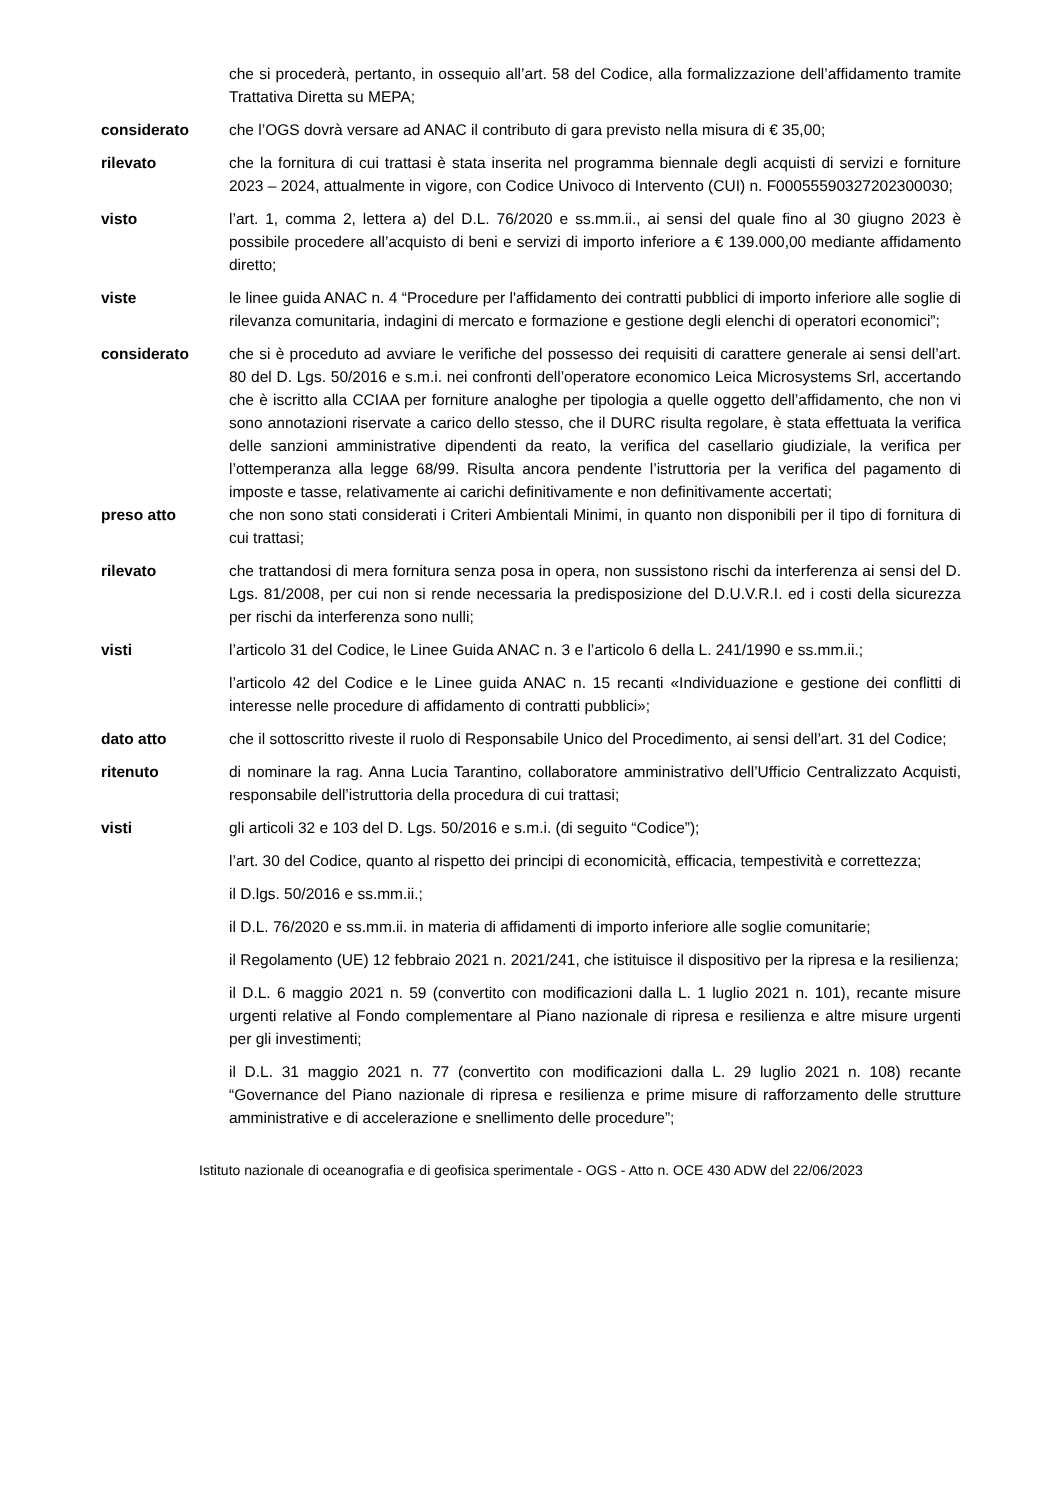che si procederà, pertanto, in ossequio all’art. 58 del Codice, alla formalizzazione dell’affidamento tramite Trattativa Diretta su MEPA;
considerato che l’OGS dovrà versare ad ANAC il contributo di gara previsto nella misura di € 35,00;
rilevato che la fornitura di cui trattasi è stata inserita nel programma biennale degli acquisti di servizi e forniture 2023 – 2024, attualmente in vigore, con Codice Univoco di Intervento (CUI) n. F00055590327202300030;
visto l’art. 1, comma 2, lettera a) del D.L. 76/2020 e ss.mm.ii., ai sensi del quale fino al 30 giugno 2023 è possibile procedere all’acquisto di beni e servizi di importo inferiore a € 139.000,00 mediante affidamento diretto;
viste le linee guida ANAC n. 4 “Procedure per l'affidamento dei contratti pubblici di importo inferiore alle soglie di rilevanza comunitaria, indagini di mercato e formazione e gestione degli elenchi di operatori economici”;
considerato che si è proceduto ad avviare le verifiche del possesso dei requisiti di carattere generale ai sensi dell’art. 80 del D. Lgs. 50/2016 e s.m.i. nei confronti dell’operatore economico Leica Microsystems Srl, accertando che è iscritto alla CCIAA per forniture analoghe per tipologia a quelle oggetto dell’affidamento, che non vi sono annotazioni riservate a carico dello stesso, che il DURC risulta regolare, è stata effettuata la verifica delle sanzioni amministrative dipendenti da reato, la verifica del casellario giudiziale, la verifica per l’ottemperanza alla legge 68/99. Risulta ancora pendente l’istruttoria per la verifica del pagamento di imposte e tasse, relativamente ai carichi definitivamente e non definitivamente accertati;
preso atto che non sono stati considerati i Criteri Ambientali Minimi, in quanto non disponibili per il tipo di fornitura di cui trattasi;
rilevato che trattandosi di mera fornitura senza posa in opera, non sussistono rischi da interferenza ai sensi del D. Lgs. 81/2008, per cui non si rende necessaria la predisposizione del D.U.V.R.I. ed i costi della sicurezza per rischi da interferenza sono nulli;
visti l’articolo 31 del Codice, le Linee Guida ANAC n. 3 e l’articolo 6 della L. 241/1990 e ss.mm.ii.;
l’articolo 42 del Codice e le Linee guida ANAC n. 15 recanti «Individuazione e gestione dei conflitti di interesse nelle procedure di affidamento di contratti pubblici»;
dato atto che il sottoscritto riveste il ruolo di Responsabile Unico del Procedimento, ai sensi dell’art. 31 del Codice;
ritenuto di nominare la rag. Anna Lucia Tarantino, collaboratore amministrativo dell’Ufficio Centralizzato Acquisti, responsabile dell’istruttoria della procedura di cui trattasi;
visti gli articoli 32 e 103 del D. Lgs. 50/2016 e s.m.i. (di seguito “Codice”);
l’art. 30 del Codice, quanto al rispetto dei principi di economicità, efficacia, tempestività e correttezza;
il D.lgs. 50/2016 e ss.mm.ii.;
il D.L. 76/2020 e ss.mm.ii. in materia di affidamenti di importo inferiore alle soglie comunitarie;
il Regolamento (UE) 12 febbraio 2021 n. 2021/241, che istituisce il dispositivo per la ripresa e la resilienza;
il D.L. 6 maggio 2021 n. 59 (convertito con modificazioni dalla L. 1 luglio 2021 n. 101), recante misure urgenti relative al Fondo complementare al Piano nazionale di ripresa e resilienza e altre misure urgenti per gli investimenti;
il D.L. 31 maggio 2021 n. 77 (convertito con modificazioni dalla L. 29 luglio 2021 n. 108) recante “Governance del Piano nazionale di ripresa e resilienza e prime misure di rafforzamento delle strutture amministrative e di accelerazione e snellimento delle procedure”;
Istituto nazionale di oceanografia e di geofisica sperimentale - OGS - Atto n. OCE 430 ADW del 22/06/2023